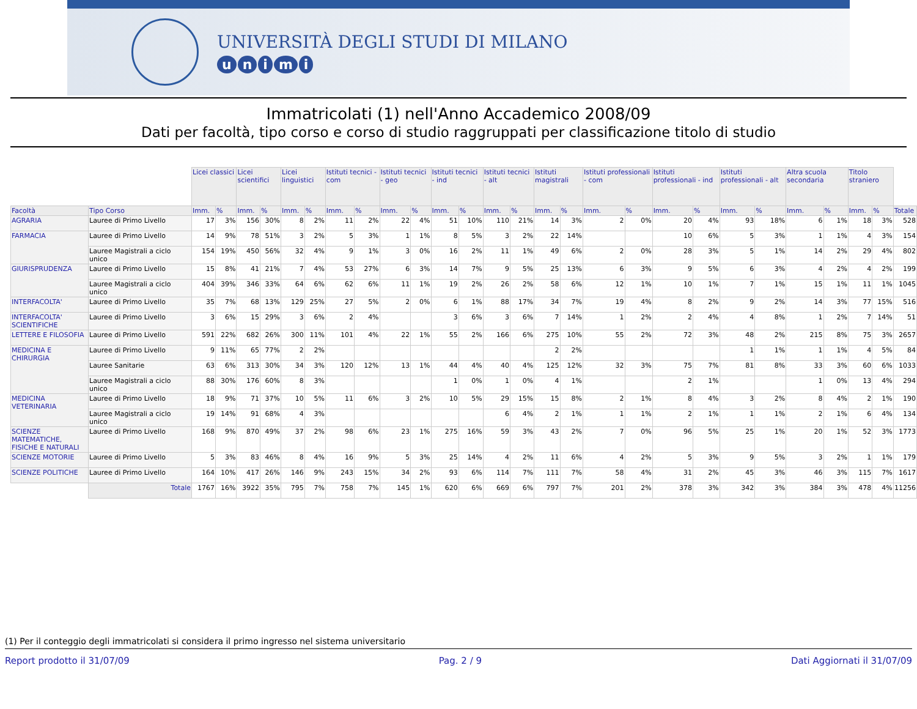UNIVERSITÀ DEGLI STUDI DI MILANO
unimi
Immatricolati (1) nell'Anno Accademico 2008/09
Dati per facoltà, tipo corso e corso di studio raggruppati per classificazione titolo di studio
| | | Licei classici | | Licei scientifici | | Licei linguistici | | Istituti tecnici - com | | Istituti tecnici - geo | | Istituti tecnici - ind | | Istituti tecnici - alt | | Istituti magistrali | | Istituti professionali - com | | Istituti professionali - ind | | Istituti professionali - alt | | Altra scuola secondaria | | Titolo straniero | | |
| Facoltà | Tipo Corso | Imm. | % | Imm. | % | Imm. | % | Imm. | % | Imm. | % | Imm. | % | Imm. | % | Imm. | % | Imm. | % | Imm. | % | Imm. | % | Imm. | % | Imm. | % | Totale |
| AGRARIA | Lauree di Primo Livello | 17 | 3% | 156 | 30% | 8 | 2% | 11 | 2% | 22 | 4% | 51 | 10% | 110 | 21% | 14 | 3% | 2 | 0% | 20 | 4% | 93 | 18% | 6 | 1% | 18 | 3% | 528 |
| FARMACIA | Lauree di Primo Livello | 14 | 9% | 78 | 51% | 3 | 2% | 5 | 3% | 1 | 1% | 8 | 5% | 3 | 2% | 22 | 14% | | | 10 | 6% | 5 | 3% | 1 | 1% | 4 | 3% | 154 |
| | Lauree Magistrali a ciclo unico | 154 | 19% | 450 | 56% | 32 | 4% | 9 | 1% | 3 | 0% | 16 | 2% | 11 | 1% | 49 | 6% | 2 | 0% | 28 | 3% | 5 | 1% | 14 | 2% | 29 | 4% | 802 |
| GIURISPRUDENZA | Lauree di Primo Livello | 15 | 8% | 41 | 21% | 7 | 4% | 53 | 27% | 6 | 3% | 14 | 7% | 9 | 5% | 25 | 13% | 6 | 3% | 9 | 5% | 6 | 3% | 4 | 2% | 4 | 2% | 199 |
| | Lauree Magistrali a ciclo unico | 404 | 39% | 346 | 33% | 64 | 6% | 62 | 6% | 11 | 1% | 19 | 2% | 26 | 2% | 58 | 6% | 12 | 1% | 10 | 1% | 7 | 1% | 15 | 1% | 11 | 1% | 1045 |
| INTERFACOLTA' | Lauree di Primo Livello | 35 | 7% | 68 | 13% | 129 | 25% | 27 | 5% | 2 | 0% | 6 | 1% | 88 | 17% | 34 | 7% | 19 | 4% | 8 | 2% | 9 | 2% | 14 | 3% | 77 | 15% | 516 |
| INTERFACOLTA' SCIENTIFICHE | Lauree di Primo Livello | 3 | 6% | 15 | 29% | 3 | 6% | 2 | 4% | | | 3 | 6% | 3 | 6% | 7 | 14% | 1 | 2% | 2 | 4% | 4 | 8% | 1 | 2% | 7 | 14% | 51 |
| LETTERE E FILOSOFIA | Lauree di Primo Livello | 591 | 22% | 682 | 26% | 300 | 11% | 101 | 4% | 22 | 1% | 55 | 2% | 166 | 6% | 275 | 10% | 55 | 2% | 72 | 3% | 48 | 2% | 215 | 8% | 75 | 3% | 2657 |
| MEDICINA E CHIRURGIA | Lauree di Primo Livello | 9 | 11% | 65 | 77% | 2 | 2% | | | | | | | | | 2 | 2% | | | | | 1 | 1% | 1 | 1% | 4 | 5% | 84 |
| | Lauree Sanitarie | 63 | 6% | 313 | 30% | 34 | 3% | 120 | 12% | 13 | 1% | 44 | 4% | 40 | 4% | 125 | 12% | 32 | 3% | 75 | 7% | 81 | 8% | 33 | 3% | 60 | 6% | 1033 |
| | Lauree Magistrali a ciclo unico | 88 | 30% | 176 | 60% | 8 | 3% | | | | | 1 | 0% | 1 | 0% | 4 | 1% | | | 2 | 1% | | | 1 | 0% | 13 | 4% | 294 |
| MEDICINA VETERINARIA | Lauree di Primo Livello | 18 | 9% | 71 | 37% | 10 | 5% | 11 | 6% | 3 | 2% | 10 | 5% | 29 | 15% | 15 | 8% | 2 | 1% | 8 | 4% | 3 | 2% | 8 | 4% | 2 | 1% | 190 |
| | Lauree Magistrali a ciclo unico | 19 | 14% | 91 | 68% | 4 | 3% | | | | | | | 6 | 4% | 2 | 1% | 1 | 1% | 2 | 1% | 1 | 1% | 2 | 1% | 6 | 4% | 134 |
| SCIENZE MATEMATICHE, FISICHE E NATURALI | Lauree di Primo Livello | 168 | 9% | 870 | 49% | 37 | 2% | 98 | 6% | 23 | 1% | 275 | 16% | 59 | 3% | 43 | 2% | 7 | 0% | 96 | 5% | 25 | 1% | 20 | 1% | 52 | 3% | 1773 |
| SCIENZE MOTORIE | Lauree di Primo Livello | 5 | 3% | 83 | 46% | 8 | 4% | 16 | 9% | 5 | 3% | 25 | 14% | 4 | 2% | 11 | 6% | 4 | 2% | 5 | 3% | 9 | 5% | 3 | 2% | 1 | 1% | 179 |
| SCIENZE POLITICHE | Lauree di Primo Livello | 164 | 10% | 417 | 26% | 146 | 9% | 243 | 15% | 34 | 2% | 93 | 6% | 114 | 7% | 111 | 7% | 58 | 4% | 31 | 2% | 45 | 3% | 46 | 3% | 115 | 7% | 1617 |
| | Totale | 1767 | 16% | 3922 | 35% | 795 | 7% | 758 | 7% | 145 | 1% | 620 | 6% | 669 | 6% | 797 | 7% | 201 | 2% | 378 | 3% | 342 | 3% | 384 | 3% | 478 | 4% | 11256 |
(1) Per il conteggio degli immatricolati si considera il primo ingresso nel sistema universitario
Report prodotto il 31/07/09 Pag. 2 / 9 Dati Aggiornati il 31/07/09